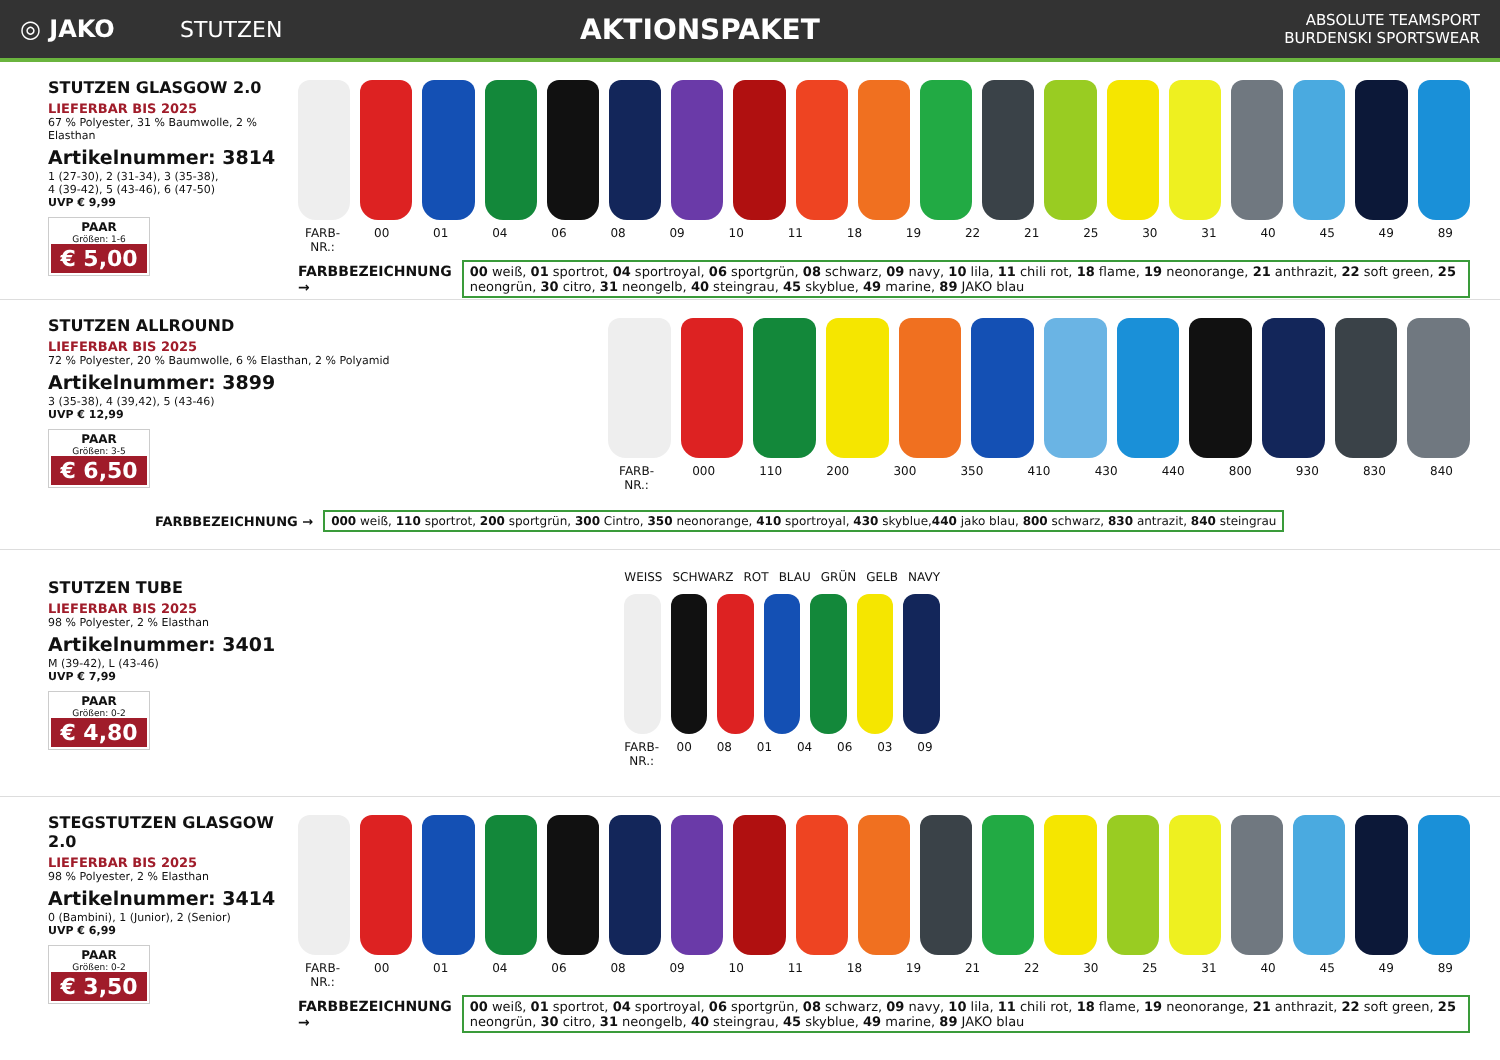◎ JAKO STUTZEN
AKTIONSPAKET
ABSOLUTE TEAMSPORT
BURDENSKI SPORTSWEAR
STUTZEN GLASGOW 2.0
LIEFERBAR BIS 2025
67 % Polyester, 31 % Baumwolle, 2 % Elasthan
Artikelnummer: 3814
1 (27-30), 2 (31-34), 3 (35-38),
4 (39-42), 5 (43-46), 6 (47-50)
UVP € 9,99
PAAR
Größen: 1-6
€ 5,00
FARB-NR.: 00 01 04 06 08 09 10 11 18 19 22 21 25 30 31 40 45 49 89
FARBBEZEICHNUNG →
00 weiß, 01 sportrot, 04 sportroyal, 06 sportgrün, 08 schwarz, 09 navy, 10 lila, 11 chili rot, 18 flame, 19 neonorange, 21 anthrazit, 22 soft green, 25 neongrün, 30 citro, 31 neongelb, 40 steingrau, 45 skyblue, 49 marine, 89 JAKO blau
STUTZEN ALLROUND
LIEFERBAR BIS 2025
72 % Polyester, 20 % Baumwolle, 6 % Elasthan, 2 % Polyamid
Artikelnummer: 3899
3 (35-38), 4 (39,42), 5 (43-46)
UVP € 12,99
PAAR
Größen: 3-5
€ 6,50
FARB-NR.: 000 110 200 300 350 410 430 440 800 930 830 840
FARBBEZEICHNUNG →
000 weiß, 110 sportrot, 200 sportgrün, 300 Cintro, 350 neonorange, 410 sportroyal, 430 skyblue,440 jako blau, 800 schwarz, 830 antrazit, 840 steingrau
STUTZEN TUBE
LIEFERBAR BIS 2025
98 % Polyester, 2 % Elasthan
Artikelnummer: 3401
M (39-42), L (43-46)
UVP € 7,99
PAAR
Größen: 0-2
€ 4,80
WEISS SCHWARZ ROT BLAU GRÜN GELB NAVY
FARB-NR.: 00 08 01 04 06 03 09
STEGSTUTZEN GLASGOW 2.0
LIEFERBAR BIS 2025
98 % Polyester, 2 % Elasthan
Artikelnummer: 3414
0 (Bambini), 1 (Junior), 2 (Senior)
UVP € 6,99
PAAR
Größen: 0-2
€ 3,50
FARB-NR.: 00 01 04 06 08 09 10 11 18 19 21 22 30 25 31 40 45 49 89
FARBBEZEICHNUNG →
00 weiß, 01 sportrot, 04 sportroyal, 06 sportgrün, 08 schwarz, 09 navy, 10 lila, 11 chili rot, 18 flame, 19 neonorange, 21 anthrazit, 22 soft green, 25 neongrün, 30 citro, 31 neongelb, 40 steingrau, 45 skyblue, 49 marine, 89 JAKO blau